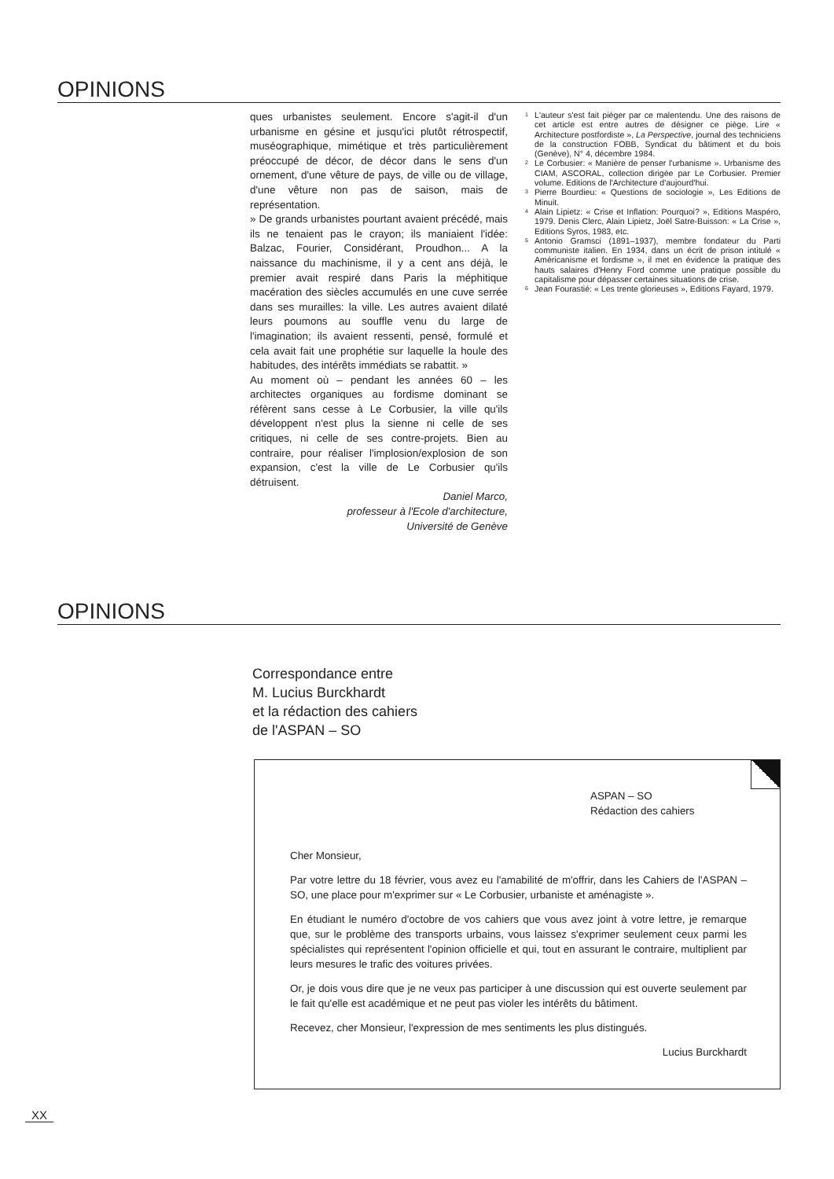OPINIONS
ques urbanistes seulement. Encore s'agit-il d'un urbanisme en gésine et jusqu'ici plutôt rétrospectif, muséographique, mimétique et très particulièrement préoccupé de décor, de décor dans le sens d'un ornement, d'une vêture de pays, de ville ou de village, d'une vêture non pas de saison, mais de représentation.
» De grands urbanistes pourtant avaient précédé, mais ils ne tenaient pas le crayon; ils maniaient l'idée: Balzac, Fourier, Considérant, Proudhon... A la naissance du machinisme, il y a cent ans déjà, le premier avait respiré dans Paris la méphitique macération des siècles accumulés en une cuve serrée dans ses murailles: la ville. Les autres avaient dilaté leurs poumons au souffle venu du large de l'imagination; ils avaient ressenti, pensé, formulé et cela avait fait une prophétie sur laquelle la houle des habitudes, des intérêts immédiats se rabattit. »
Au moment où – pendant les années 60 – les architectes organiques au fordisme dominant se réfèrent sans cesse à Le Corbusier, la ville qu'ils développent n'est plus la sienne ni celle de ses critiques, ni celle de ses contre-projets. Bien au contraire, pour réaliser l'implosion/explosion de son expansion, c'est la ville de Le Corbusier qu'ils détruisent.
Daniel Marco,
professeur à l'Ecole d'architecture,
Université de Genève
<sup>1</sup> L'auteur s'est fait piéger par ce malentendu. Une des raisons de cet article est entre autres de désigner ce piège. Lire « Architecture postfordiste », La Perspective, journal des techniciens de la construction FOBB, Syndicat du bâtiment et du bois (Genève), N° 4, décembre 1984.
<sup>2</sup> Le Corbusier: « Manière de penser l'urbanisme ». Urbanisme des CIAM, ASCORAL, collection dirigée par Le Corbusier. Premier volume. Editions de l'Architecture d'aujourd'hui.
<sup>3</sup> Pierre Bourdieu: « Questions de sociologie », Les Editions de Minuit.
<sup>4</sup> Alain Lipietz: « Crise et Inflation: Pourquoi? », Editions Maspéro, 1979. Denis Clerc, Alain Lipietz, Joël Satre-Buisson: « La Crise », Editions Syros, 1983, etc.
<sup>5</sup> Antonio Gramsci (1891–1937), membre fondateur du Parti communiste italien. En 1934, dans un écrit de prison intitulé « Américanisme et fordisme », il met en évidence la pratique des hauts salaires d'Henry Ford comme une pratique possible du capitalisme pour dépasser certaines situations de crise.
<sup>6</sup> Jean Fourastié: « Les trente glorieuses », Editions Fayard, 1979.
OPINIONS
Correspondance entre
M. Lucius Burckhardt
et la rédaction des cahiers
de l'ASPAN – SO
ASPAN – SO
Rédaction des cahiers
Cher Monsieur,
Par votre lettre du 18 février, vous avez eu l'amabilité de m'offrir, dans les Cahiers de l'ASPAN – SO, une place pour m'exprimer sur « Le Corbusier, urbaniste et aménagiste ».
En étudiant le numéro d'octobre de vos cahiers que vous avez joint à votre lettre, je remarque que, sur le problème des transports urbains, vous laissez s'exprimer seulement ceux parmi les spécialistes qui représentent l'opinion officielle et qui, tout en assurant le contraire, multiplient par leurs mesures le trafic des voitures privées.
Or, je dois vous dire que je ne veux pas participer à une discussion qui est ouverte seulement par le fait qu'elle est académique et ne peut pas violer les intérêts du bâtiment.
Recevez, cher Monsieur, l'expression de mes sentiments les plus distingués.
Lucius Burckhardt
XX